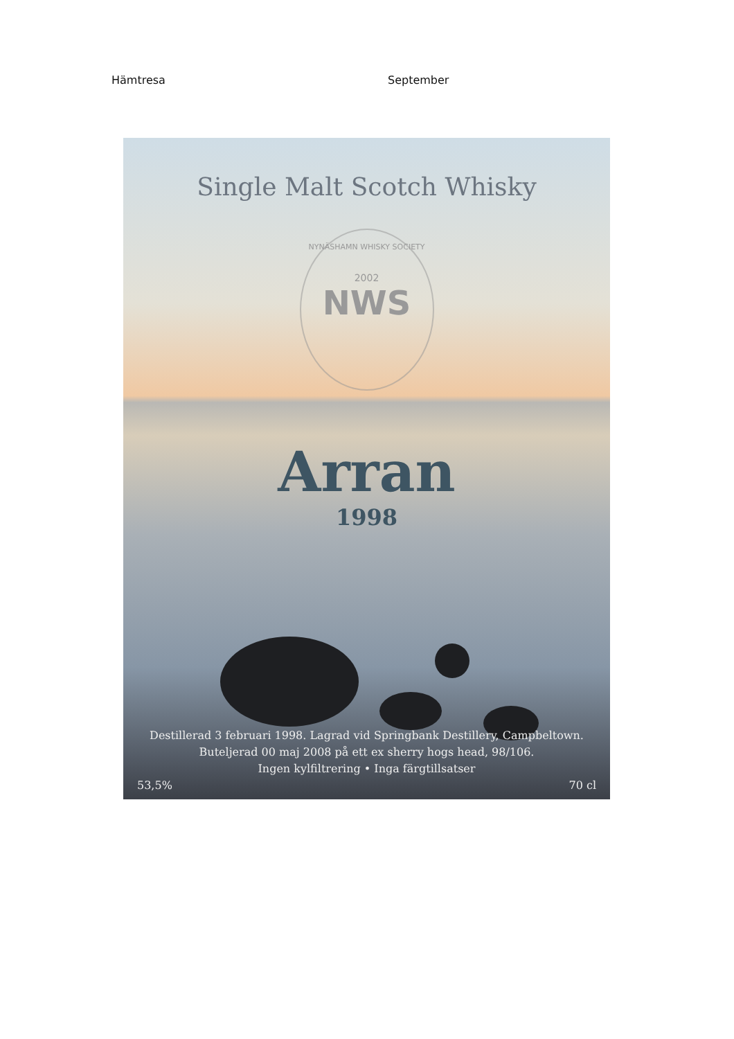Hämtresa September
Single Malt Scotch Whisky
NYNÄSHAMN WHISKY SOCIETY
2002
NWS
Arran
1998
Destillerad 3 februari 1998. Lagrad vid Springbank Destillery, Campbeltown.
Buteljerad 00 maj 2008 på ett ex sherry hogs head, 98/106.
Ingen kylfiltrering • Inga färgtillsatser
53,5% 70 cl